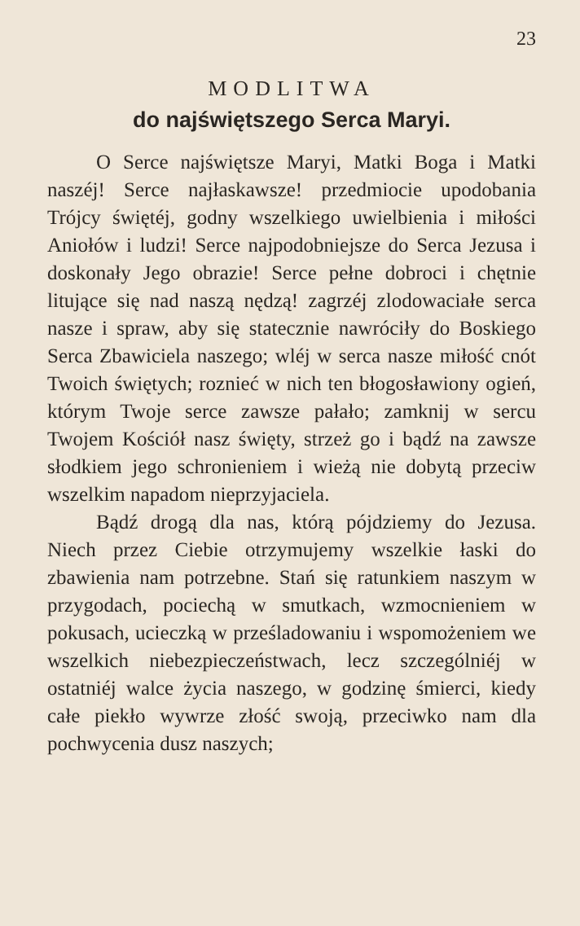23
MODLITWA
do najświętszego Serca Maryi.
O Serce najświętsze Maryi, Matki Boga i Matki naszéj! Serce najłaskawsze! przedmiocie upodobania Trójcy świętéj, godny wszelkiego uwielbienia i miłości Aniołów i ludzi! Serce najpodobniejsze do Serca Jezusa i doskonały Jego obrazie! Serce pełne dobroci i chętnie litujące się nad naszą nędzą! zagrzéj zlodowaciałe serca nasze i spraw, aby się statecznie nawróciły do Boskiego Serca Zbawiciela naszego; wléj w serca nasze miłość cnót Twoich świętych; roznieć w nich ten błogosławiony ogień, którym Twoje serce zawsze pałało; zamknij w sercu Twojem Kościół nasz święty, strzeż go i bądź na zawsze słodkiem jego schronieniem i wieżą nie dobytą przeciw wszelkim napadom nieprzyjaciela.
Bądź drogą dla nas, którą pójdziemy do Jezusa. Niech przez Ciebie otrzymujemy wszelkie łaski do zbawienia nam potrzebne. Stań się ratunkiem naszym w przygodach, pociechą w smutkach, wzmocnieniem w pokusach, ucieczką w prześladowaniu i wspomożeniem we wszelkich niebezpieczeństwach, lecz szczególniéj w ostatniéj walce życia naszego, w godzinę śmierci, kiedy całe piekło wywrze złość swoją, przeciwko nam dla pochwycenia dusz naszych;